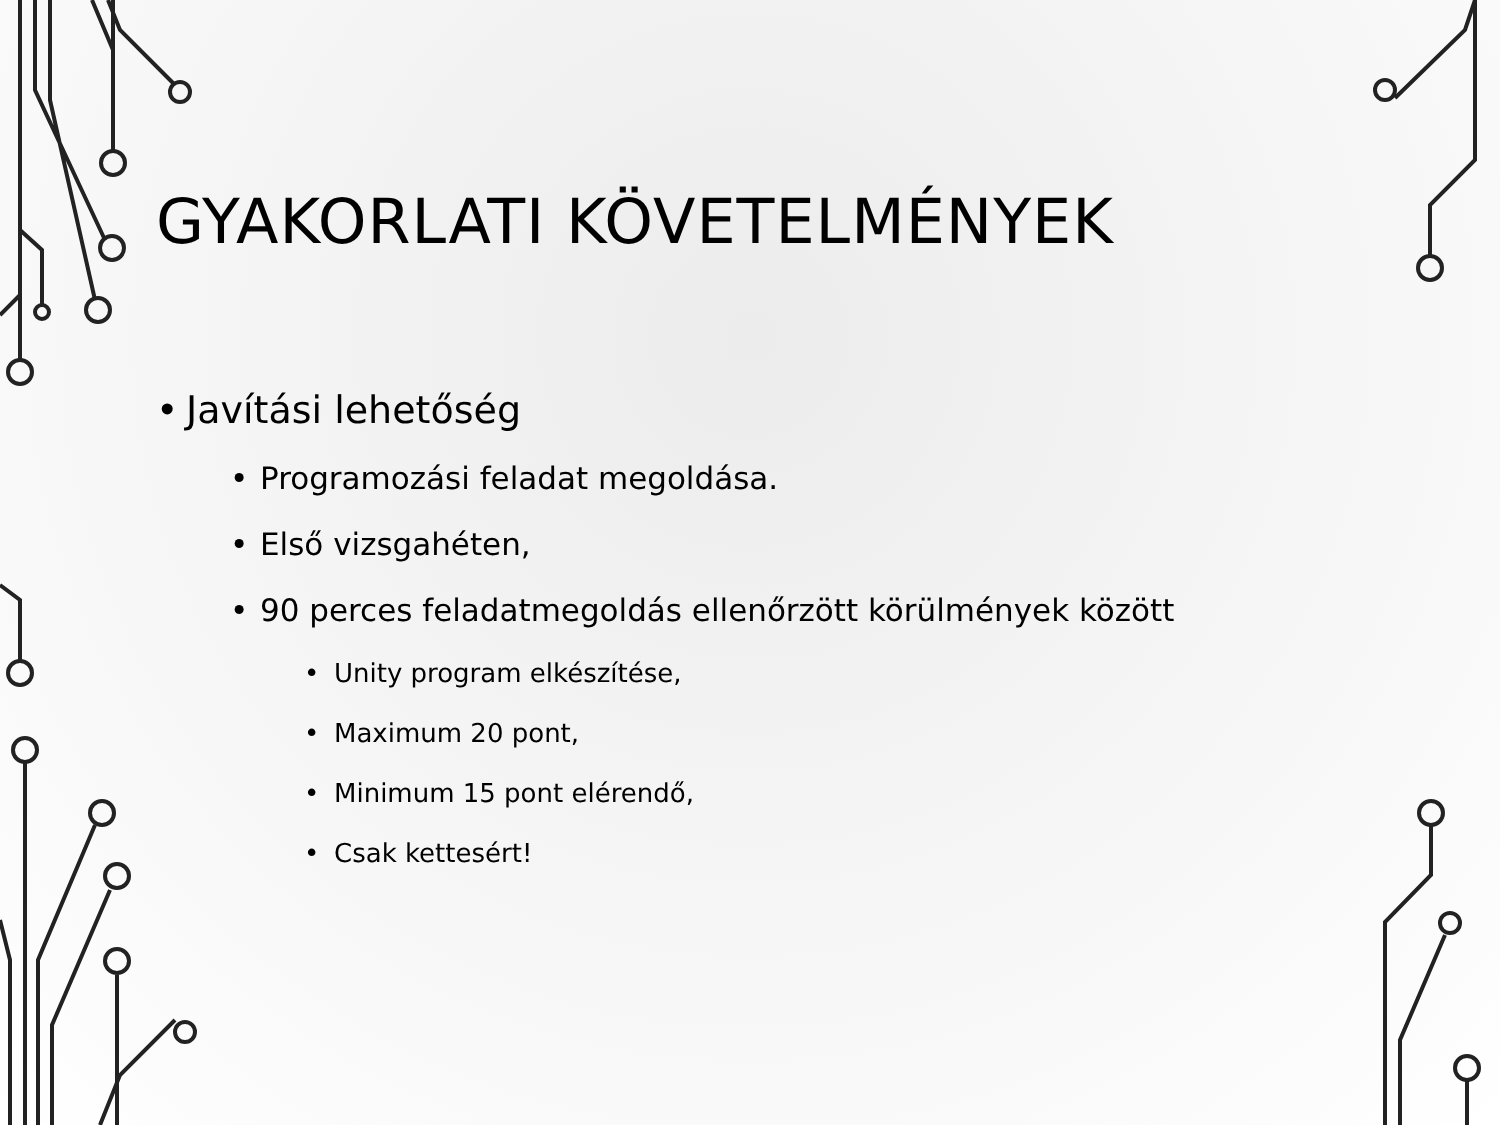GYAKORLATI KÖVETELMÉNYEK
• Javítási lehetőség
• Programozási feladat megoldása.
• Első vizsgahéten,
• 90 perces feladatmegoldás ellenőrzött körülmények között
• Unity program elkészítése,
• Maximum 20 pont,
• Minimum 15 pont elérendő,
• Csak kettesért!